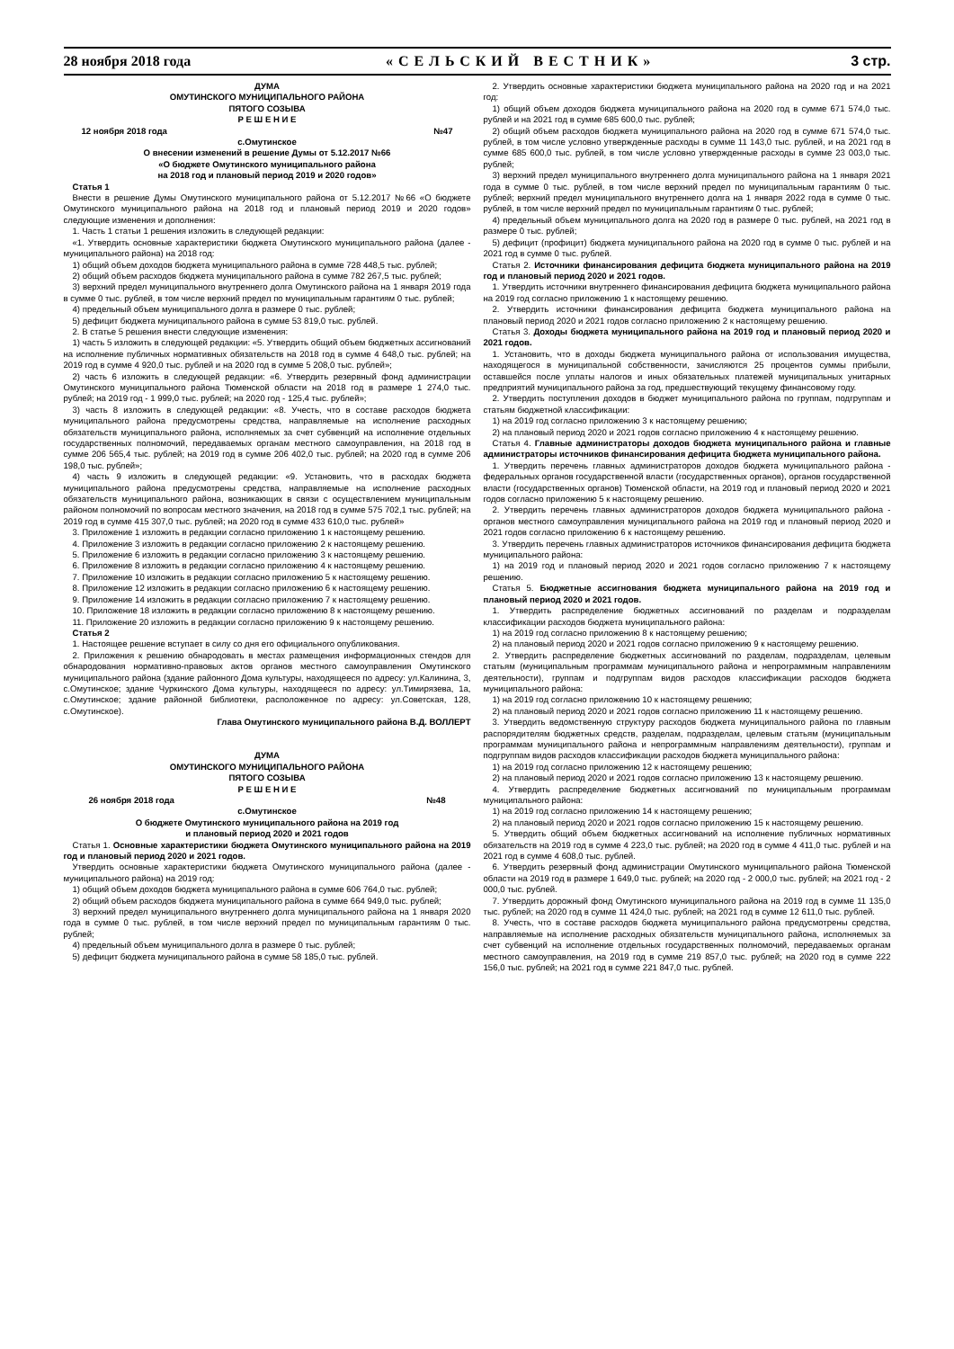28 ноября 2018 года «СЕЛЬСКИЙ ВЕСТНИК» 3 стр.
ДУМА
ОМУТИНСКОГО МУНИЦИПАЛЬНОГО РАЙОНА
ПЯТОГО СОЗЫВА
Р Е Ш Е Н И Е
12 ноября 2018 года №47
с.Омутинское
О внесении изменений в решение Думы от 5.12.2017 №66
«О бюджете Омутинского муниципального района
на 2018 год и плановый период 2019 и 2020 годов»
Статья 1
Внести в решение Думы Омутинского муниципального района от 5.12.2017 №66 «О бюджете Омутинского муниципального района на 2018 год и плановый период 2019 и 2020 годов» следующие изменения и дополнения:
1. Часть 1 статьи 1 решения изложить в следующей редакции:
«1. Утвердить основные характеристики бюджета Омутинского муниципального района (далее - муниципального района) на 2018 год:
1) общий объем доходов бюджета муниципального района в сумме 728 448,5 тыс. рублей;
2) общий объем расходов бюджета муниципального района в сумме 782 267,5 тыс. рублей;
3) верхний предел муниципального внутреннего долга Омутинского района на 1 января 2019 года в сумме 0 тыс. рублей, в том числе верхний предел по муниципальным гарантиям 0 тыс. рублей;
4) предельный объем муниципального долга в размере 0 тыс. рублей;
5) дефицит бюджета муниципального района в сумме 53 819,0 тыс. рублей.
2. В статье 5 решения внести следующие изменения:
1) часть 5 изложить в следующей редакции: «5. Утвердить общий объем бюджетных ассигнований на исполнение публичных нормативных обязательств на 2018 год в сумме 4 648,0 тыс. рублей; на 2019 год в сумме 4 920,0 тыс. рублей и на 2020 год в сумме 5 208,0 тыс. рублей»;
2) часть 6 изложить в следующей редакции: «6. Утвердить резервный фонд администрации Омутинского муниципального района Тюменской области на 2018 год в размере 1 274,0 тыс. рублей; на 2019 год - 1 999,0 тыс. рублей; на 2020 год - 125,4 тыс. рублей»;
3) часть 8 изложить в следующей редакции: «8. Учесть, что в составе расходов бюджета муниципального района предусмотрены средства, направляемые на исполнение расходных обязательств муниципального района, исполняемых за счет субвенций на исполнение отдельных государственных полномочий, передаваемых органам местного самоуправления, на 2018 год в сумме 206 565,4 тыс. рублей; на 2019 год в сумме 206 402,0 тыс. рублей; на 2020 год в сумме 206 198,0 тыс. рублей»;
4) часть 9 изложить в следующей редакции: «9. Установить, что в расходах бюджета муниципального района предусмотрены средства, направляемые на исполнение расходных обязательств муниципального района, возникающих в связи с осуществлением муниципальным районом полномочий по вопросам местного значения, на 2018 год в сумме 575 702,1 тыс. рублей; на 2019 год в сумме 415 307,0 тыс. рублей; на 2020 год в сумме 433 610,0 тыс. рублей»
3. Приложение 1 изложить в редакции согласно приложению 1 к настоящему решению.
4. Приложение 3 изложить в редакции согласно приложению 2 к настоящему решению.
5. Приложение 6 изложить в редакции согласно приложению 3 к настоящему решению.
6. Приложение 8 изложить в редакции согласно приложению 4 к настоящему решению.
7. Приложение 10 изложить в редакции согласно приложению 5 к настоящему решению.
8. Приложение 12 изложить в редакции согласно приложению 6 к настоящему решению.
9. Приложение 14 изложить в редакции согласно приложению 7 к настоящему решению.
10. Приложение 18 изложить в редакции согласно приложению 8 к настоящему решению.
11. Приложение 20 изложить в редакции согласно приложению 9 к настоящему решению.
Статья 2
1. Настоящее решение вступает в силу со дня его официального опубликования.
2. Приложения к решению обнародовать в местах размещения информационных стендов для обнародования нормативно-правовых актов органов местного самоуправления Омутинского муниципального района (здание районного Дома культуры, находящееся по адресу: ул.Калинина, 3, с.Омутинское; здание Чуркинского Дома культуры, находящееся по адресу: ул.Тимирязева, 1а, с.Омутинское; здание районной библиотеки, расположенное по адресу: ул.Советская, 128, с.Омутинское).
Глава Омутинского муниципального района В.Д. ВОЛЛЕРТ
ДУМА
ОМУТИНСКОГО МУНИЦИПАЛЬНОГО РАЙОНА
ПЯТОГО СОЗЫВА
Р Е Ш Е Н И Е
26 ноября 2018 года №48
с.Омутинское
О бюджете Омутинского муниципального района на 2019 год
и плановый период 2020 и 2021 годов
Статья 1. Основные характеристики бюджета Омутинского муниципального района на 2019 год и плановый период 2020 и 2021 годов.
Утвердить основные характеристики бюджета Омутинского муниципального района (далее - муниципального района) на 2019 год:
1) общий объем доходов бюджета муниципального района в сумме 606 764,0 тыс. рублей;
2) общий объем расходов бюджета муниципального района в сумме 664 949,0 тыс. рублей;
3) верхний предел муниципального внутреннего долга муниципального района на 1 января 2020 года в сумме 0 тыс. рублей, в том числе верхний предел по муниципальным гарантиям 0 тыс. рублей;
4) предельный объем муниципального долга в размере 0 тыс. рублей;
5) дефицит бюджета муниципального района в сумме 58 185,0 тыс. рублей.
2. Утвердить основные характеристики бюджета муниципального района на 2020 год и на 2021 год:
1) общий объем доходов бюджета муниципального района на 2020 год в сумме 671 574,0 тыс. рублей и на 2021 год в сумме 685 600,0 тыс. рублей;
2) общий объем расходов бюджета муниципального района на 2020 год в сумме 671 574,0 тыс. рублей, в том числе условно утвержденные расходы в сумме 11 143,0 тыс. рублей, и на 2021 год в сумме 685 600,0 тыс. рублей, в том числе условно утвержденные расходы в сумме 23 003,0 тыс. рублей;
3) верхний предел муниципального внутреннего долга муниципального района на 1 января 2021 года в сумме 0 тыс. рублей, в том числе верхний предел по муниципальным гарантиям 0 тыс. рублей; верхний предел муниципального внутреннего долга на 1 января 2022 года в сумме 0 тыс. рублей, в том числе верхний предел по муниципальным гарантиям 0 тыс. рублей;
4) предельный объем муниципального долга на 2020 год в размере 0 тыс. рублей, на 2021 год в размере 0 тыс. рублей;
5) дефицит (профицит) бюджета муниципального района на 2020 год в сумме 0 тыс. рублей и на 2021 год в сумме 0 тыс. рублей.
Статья 2. Источники финансирования дефицита бюджета муниципального района на 2019 год и плановый период 2020 и 2021 годов.
1. Утвердить источники внутреннего финансирования дефицита бюджета муниципального района на 2019 год согласно приложению 1 к настоящему решению.
2. Утвердить источники финансирования дефицита бюджета муниципального района на плановый период 2020 и 2021 годов согласно приложению 2 к настоящему решению.
Статья 3. Доходы бюджета муниципального района на 2019 год и плановый период 2020 и 2021 годов.
1. Установить, что в доходы бюджета муниципального района от использования имущества, находящегося в муниципальной собственности, зачисляются 25 процентов суммы прибыли, оставшейся после уплаты налогов и иных обязательных платежей муниципальных унитарных предприятий муниципального района за год, предшествующий текущему финансовому году.
2. Утвердить поступления доходов в бюджет муниципального района по группам, подгруппам и статьям бюджетной классификации:
1) на 2019 год согласно приложению 3 к настоящему решению;
2) на плановый период 2020 и 2021 годов согласно приложению 4 к настоящему решению.
Статья 4. Главные администраторы доходов бюджета муниципального района и главные администраторы источников финансирования дефицита бюджета муниципального района.
1. Утвердить перечень главных администраторов доходов бюджета муниципального района - федеральных органов государственной власти (государственных органов), органов государственной власти (государственных органов) Тюменской области, на 2019 год и плановый период 2020 и 2021 годов согласно приложению 5 к настоящему решению.
2. Утвердить перечень главных администраторов доходов бюджета муниципального района - органов местного самоуправления муниципального района на 2019 год и плановый период 2020 и 2021 годов согласно приложению 6 к настоящему решению.
3. Утвердить перечень главных администраторов источников финансирования дефицита бюджета муниципального района:
1) на 2019 год и плановый период 2020 и 2021 годов согласно приложению 7 к настоящему решению.
Статья 5. Бюджетные ассигнования бюджета муниципального района на 2019 год и плановый период 2020 и 2021 годов.
1. Утвердить распределение бюджетных ассигнований по разделам и подразделам классификации расходов бюджета муниципального района:
1) на 2019 год согласно приложению 8 к настоящему решению;
2) на плановый период 2020 и 2021 годов согласно приложению 9 к настоящему решению.
2. Утвердить распределение бюджетных ассигнований по разделам, подразделам, целевым статьям (муниципальным программам муниципального района и непрограммным направлениям деятельности), группам и подгруппам видов расходов классификации расходов бюджета муниципального района:
1) на 2019 год согласно приложению 10 к настоящему решению;
2) на плановый период 2020 и 2021 годов согласно приложению 11 к настоящему решению.
3. Утвердить ведомственную структуру расходов бюджета муниципального района по главным распорядителям бюджетных средств, разделам, подразделам, целевым статьям (муниципальным программам муниципального района и непрограммным направлениям деятельности), группам и подгруппам видов расходов классификации расходов бюджета муниципального района:
1) на 2019 год согласно приложению 12 к настоящему решению;
2) на плановый период 2020 и 2021 годов согласно приложению 13 к настоящему решению.
4. Утвердить распределение бюджетных ассигнований по муниципальным программам муниципального района:
1) на 2019 год согласно приложению 14 к настоящему решению;
2) на плановый период 2020 и 2021 годов согласно приложению 15 к настоящему решению.
5. Утвердить общий объем бюджетных ассигнований на исполнение публичных нормативных обязательств на 2019 год в сумме 4 223,0 тыс. рублей; на 2020 год в сумме 4 411,0 тыс. рублей и на 2021 год в сумме 4 608,0 тыс. рублей.
6. Утвердить резервный фонд администрации Омутинского муниципального района Тюменской области на 2019 год в размере 1 649,0 тыс. рублей; на 2020 год - 2 000,0 тыс. рублей; на 2021 год - 2 000,0 тыс. рублей.
7. Утвердить дорожный фонд Омутинского муниципального района на 2019 год в сумме 11 135,0 тыс. рублей; на 2020 год в сумме 11 424,0 тыс. рублей; на 2021 год в сумме 12 611,0 тыс. рублей.
8. Учесть, что в составе расходов бюджета муниципального района предусмотрены средства, направляемые на исполнение расходных обязательств муниципального района, исполняемых за счет субвенций на исполнение отдельных государственных полномочий, передаваемых органам местного самоуправления, на 2019 год в сумме 219 857,0 тыс. рублей; на 2020 год в сумме 222 156,0 тыс. рублей; на 2021 год в сумме 221 847,0 тыс. рублей.